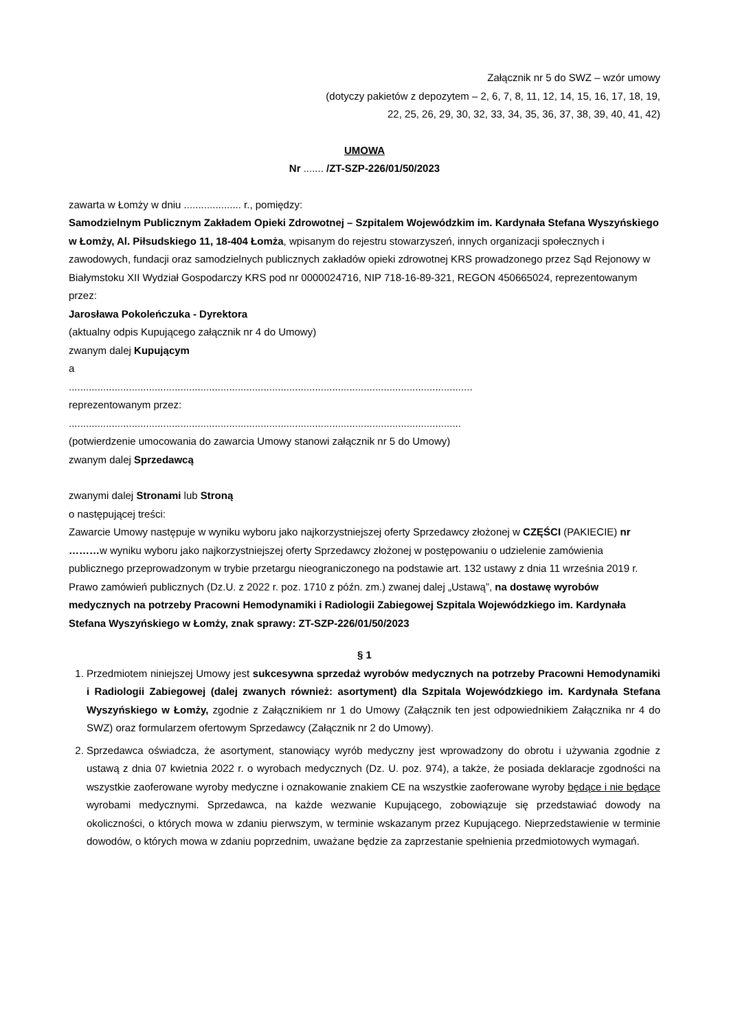Załącznik nr 5 do SWZ – wzór umowy
(dotyczy pakietów z depozytem – 2, 6, 7, 8, 11, 12, 14, 15, 16, 17, 18, 19,
22, 25, 26, 29, 30, 32, 33, 34, 35, 36, 37, 38, 39, 40, 41, 42)
UMOWA
Nr ....... /ZT-SZP-226/01/50/2023
zawarta w Łomży w dniu .................... r., pomiędzy:
Samodzielnym Publicznym Zakładem Opieki Zdrowotnej – Szpitalem Wojewódzkim im. Kardynała Stefana Wyszyńskiego w Łomży, Al. Piłsudskiego 11, 18-404 Łomża, wpisanym do rejestru stowarzyszeń, innych organizacji społecznych i zawodowych, fundacji oraz samodzielnych publicznych zakładów opieki zdrowotnej KRS prowadzonego przez Sąd Rejonowy w Białymstoku XII Wydział Gospodarczy KRS pod nr 0000024716, NIP 718-16-89-321, REGON 450665024, reprezentowanym przez:
Jarosława Pokoleńczuka - Dyrektora
(aktualny odpis Kupującego załącznik nr 4 do Umowy)
zwanym dalej Kupującym
a
.............................................................................................................................................
reprezentowanym przez:
.........................................................................................................................................
(potwierdzenie umocowania do zawarcia Umowy stanowi załącznik nr 5 do Umowy)
zwanym dalej Sprzedawcą
zwanymi dalej Stronami lub Stroną
o następującej treści:
Zawarcie Umowy następuje w wyniku wyboru jako najkorzystniejszej oferty Sprzedawcy złożonej w CZĘŚCI (PAKIECIE) nr ………w wyniku wyboru jako najkorzystniejszej oferty Sprzedawcy złożonej w postępowaniu o udzielenie zamówienia publicznego przeprowadzonym w trybie przetargu nieograniczonego na podstawie art. 132 ustawy z dnia 11 września 2019 r. Prawo zamówień publicznych (Dz.U. z 2022 r. poz. 1710 z późn. zm.) zwanej dalej „Ustawą”, na dostawę wyrobów medycznych na potrzeby Pracowni Hemodynamiki i Radiologii Zabiegowej Szpitala Wojewódzkiego im. Kardynała Stefana Wyszyńskiego w Łomży, znak sprawy: ZT-SZP-226/01/50/2023
§ 1
1. Przedmiotem niniejszej Umowy jest sukcesywna sprzedaż wyrobów medycznych na potrzeby Pracowni Hemodynamiki i Radiologii Zabiegowej (dalej zwanych również: asortyment) dla Szpitala Wojewódzkiego im. Kardynała Stefana Wyszyńskiego w Łomży, zgodnie z Załącznikiem nr 1 do Umowy (Załącznik ten jest odpowiednikiem Załącznika nr 4 do SWZ) oraz formularzem ofertowym Sprzedawcy (Załącznik nr 2 do Umowy).
2. Sprzedawca oświadcza, że asortyment, stanowiący wyrób medyczny jest wprowadzony do obrotu i używania zgodnie z ustawą z dnia 07 kwietnia 2022 r. o wyrobach medycznych (Dz. U. poz. 974), a także, że posiada deklaracje zgodności na wszystkie zaoferowane wyroby medyczne i oznakowanie znakiem CE na wszystkie zaoferowane wyroby będące i nie będące wyrobami medycznymi. Sprzedawca, na każde wezwanie Kupującego, zobowiązuje się przedstawiać dowody na okoliczności, o których mowa w zdaniu pierwszym, w terminie wskazanym przez Kupującego. Nieprzedstawienie w terminie dowodów, o których mowa w zdaniu poprzednim, uważane będzie za zaprzestanie spełnienia przedmiotowych wymagań.